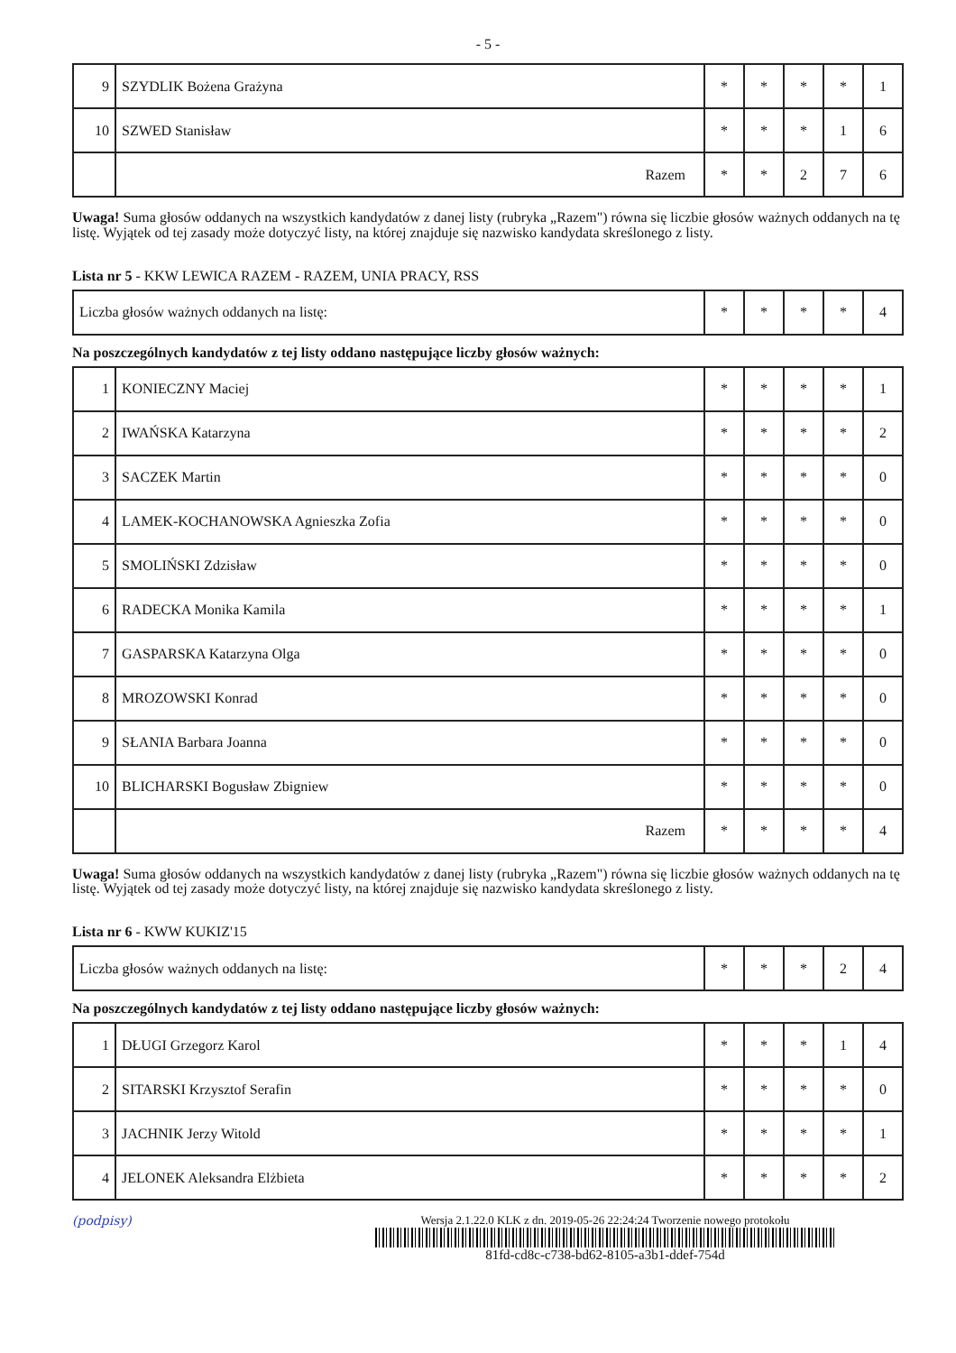- 5 -
| 9 | SZYDLIK Bożena Grażyna | * | * | * | * | 1 |
| 10 | SZWED Stanisław | * | * | * | 1 | 6 |
| | Razem | * | * | 2 | 7 | 6 |
Uwaga! Suma głosów oddanych na wszystkich kandydatów z danej listy (rubryka „Razem") równa się liczbie głosów ważnych oddanych na tę listę. Wyjątek od tej zasady może dotyczyć listy, na której znajduje się nazwisko kandydata skreślonego z listy.
Lista nr 5 - KKW LEWICA RAZEM - RAZEM, UNIA PRACY, RSS
| Liczba głosów ważnych oddanych na listę: | * | * | * | * | 4 |
Na poszczególnych kandydatów z tej listy oddano następujące liczby głosów ważnych:
| 1 | KONIECZNY Maciej | * | * | * | * | 1 |
| 2 | IWAŃSKA Katarzyna | * | * | * | * | 2 |
| 3 | SACZEK Martin | * | * | * | * | 0 |
| 4 | LAMEK-KOCHANOWSKA Agnieszka Zofia | * | * | * | * | 0 |
| 5 | SMOLIŃSKI Zdzisław | * | * | * | * | 0 |
| 6 | RADECKA Monika Kamila | * | * | * | * | 1 |
| 7 | GASPARSKA Katarzyna Olga | * | * | * | * | 0 |
| 8 | MROZOWSKI Konrad | * | * | * | * | 0 |
| 9 | SŁANIA Barbara Joanna | * | * | * | * | 0 |
| 10 | BLICHARSKI Bogusław Zbigniew | * | * | * | * | 0 |
| | Razem | * | * | * | * | 4 |
Uwaga! Suma głosów oddanych na wszystkich kandydatów z danej listy (rubryka „Razem") równa się liczbie głosów ważnych oddanych na tę listę. Wyjątek od tej zasady może dotyczyć listy, na której znajduje się nazwisko kandydata skreślonego z listy.
Lista nr 6 - KWW KUKIZ'15
| Liczba głosów ważnych oddanych na listę: | * | * | * | 2 | 4 |
Na poszczególnych kandydatów z tej listy oddano następujące liczby głosów ważnych:
| 1 | DŁUGI Grzegorz Karol | * | * | * | 1 | 4 |
| 2 | SITARSKI Krzysztof Serafin | * | * | * | * | 0 |
| 3 | JACHNIK Jerzy Witold | * | * | * | * | 1 |
| 4 | JELONEK Aleksandra Elżbieta | * | * | * | * | 2 |
(podpisy) Wersja 2.1.22.0 KLK z dn. 2019-05-26 22:24:24 Tworzenie nowego protokołu
81fd-cd8c-c738-bd62-8105-a3b1-ddef-754d